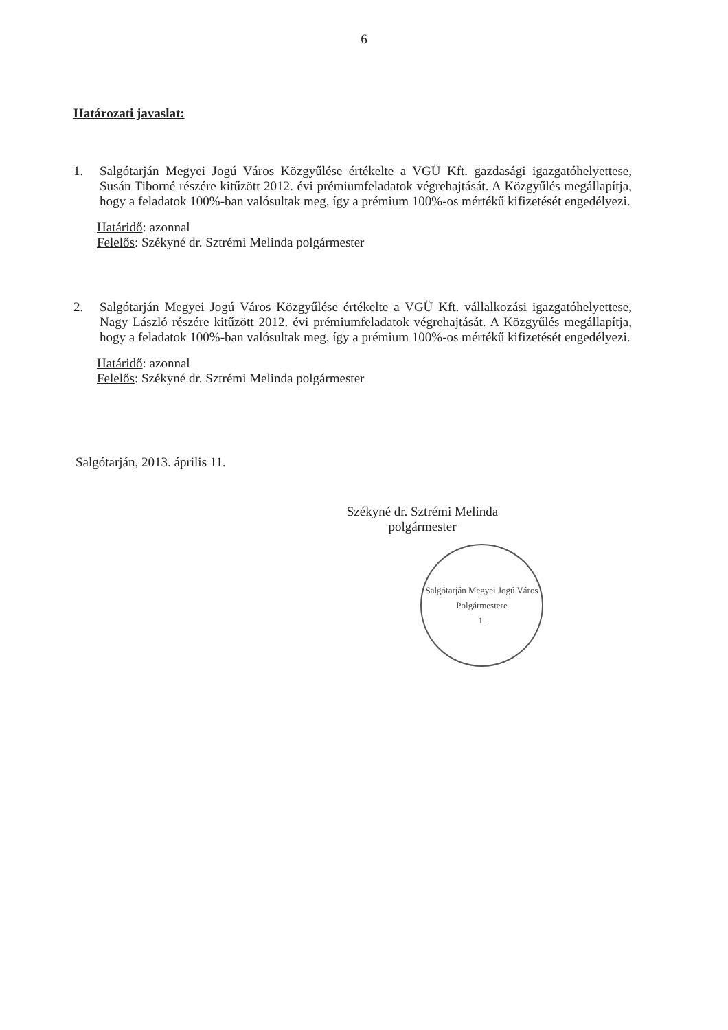6
Határozati javaslat:
1. Salgótarján Megyei Jogú Város Közgyűlése értékelte a VGÜ Kft. gazdasági igazgatóhelyettese, Susán Tiborné részére kitűzött 2012. évi prémiumfeladatok végrehajtását. A Közgyűlés megállapítja, hogy a feladatok 100%-ban valósultak meg, így a prémium 100%-os mértékű kifizetését engedélyezi.
Határidő: azonnal
Felelős: Székyné dr. Sztrémi Melinda polgármester
2. Salgótarján Megyei Jogú Város Közgyűlése értékelte a VGÜ Kft. vállalkozási igazgatóhelyettese, Nagy László részére kitűzött 2012. évi prémiumfeladatok végrehajtását. A Közgyűlés megállapítja, hogy a feladatok 100%-ban valósultak meg, így a prémium 100%-os mértékű kifizetését engedélyezi.
Határidő: azonnal
Felelős: Székyné dr. Sztrémi Melinda polgármester
Salgótarján, 2013. április 11.
Székyné dr. Sztrémi Melinda
polgármester
Salgótarján Megyei Jogú Város
Polgármestere
1.